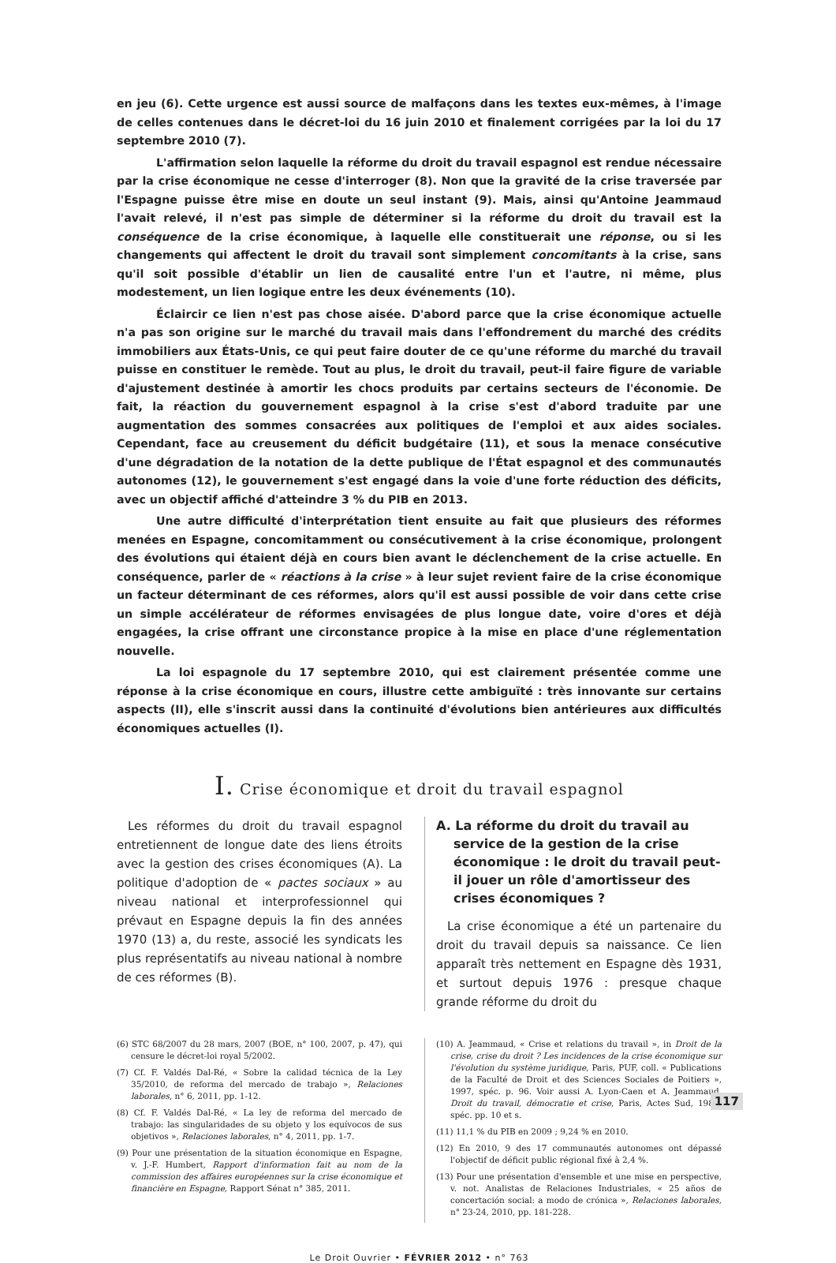en jeu (6). Cette urgence est aussi source de malfaçons dans les textes eux-mêmes, à l'image de celles contenues dans le décret-loi du 16 juin 2010 et finalement corrigées par la loi du 17 septembre 2010 (7).
L'affirmation selon laquelle la réforme du droit du travail espagnol est rendue nécessaire par la crise économique ne cesse d'interroger (8). Non que la gravité de la crise traversée par l'Espagne puisse être mise en doute un seul instant (9). Mais, ainsi qu'Antoine Jeammaud l'avait relevé, il n'est pas simple de déterminer si la réforme du droit du travail est la conséquence de la crise économique, à laquelle elle constituerait une réponse, ou si les changements qui affectent le droit du travail sont simplement concomitants à la crise, sans qu'il soit possible d'établir un lien de causalité entre l'un et l'autre, ni même, plus modestement, un lien logique entre les deux événements (10).
Éclaircir ce lien n'est pas chose aisée. D'abord parce que la crise économique actuelle n'a pas son origine sur le marché du travail mais dans l'effondrement du marché des crédits immobiliers aux États-Unis, ce qui peut faire douter de ce qu'une réforme du marché du travail puisse en constituer le remède. Tout au plus, le droit du travail, peut-il faire figure de variable d'ajustement destinée à amortir les chocs produits par certains secteurs de l'économie. De fait, la réaction du gouvernement espagnol à la crise s'est d'abord traduite par une augmentation des sommes consacrées aux politiques de l'emploi et aux aides sociales. Cependant, face au creusement du déficit budgétaire (11), et sous la menace consécutive d'une dégradation de la notation de la dette publique de l'État espagnol et des communautés autonomes (12), le gouvernement s'est engagé dans la voie d'une forte réduction des déficits, avec un objectif affiché d'atteindre 3 % du PIB en 2013.
Une autre difficulté d'interprétation tient ensuite au fait que plusieurs des réformes menées en Espagne, concomitamment ou consécutivement à la crise économique, prolongent des évolutions qui étaient déjà en cours bien avant le déclenchement de la crise actuelle. En conséquence, parler de « réactions à la crise » à leur sujet revient faire de la crise économique un facteur déterminant de ces réformes, alors qu'il est aussi possible de voir dans cette crise un simple accélérateur de réformes envisagées de plus longue date, voire d'ores et déjà engagées, la crise offrant une circonstance propice à la mise en place d'une réglementation nouvelle.
La loi espagnole du 17 septembre 2010, qui est clairement présentée comme une réponse à la crise économique en cours, illustre cette ambiguïté : très innovante sur certains aspects (II), elle s'inscrit aussi dans la continuité d'évolutions bien antérieures aux difficultés économiques actuelles (I).
I. Crise économique et droit du travail espagnol
Les réformes du droit du travail espagnol entretiennent de longue date des liens étroits avec la gestion des crises économiques (A). La politique d'adoption de « pactes sociaux » au niveau national et interprofessionnel qui prévaut en Espagne depuis la fin des années 1970 (13) a, du reste, associé les syndicats les plus représentatifs au niveau national à nombre de ces réformes (B).
A. La réforme du droit du travail au service de la gestion de la crise économique : le droit du travail peut-il jouer un rôle d'amortisseur des crises économiques ?
La crise économique a été un partenaire du droit du travail depuis sa naissance. Ce lien apparaît très nettement en Espagne dès 1931, et surtout depuis 1976 : presque chaque grande réforme du droit du
(6) STC 68/2007 du 28 mars, 2007 (BOE, n° 100, 2007, p. 47), qui censure le décret-loi royal 5/2002.
(7) Cf. F. Valdés Dal-Ré, « Sobre la calidad técnica de la Ley 35/2010, de reforma del mercado de trabajo », Relaciones laborales, n° 6, 2011, pp. 1-12.
(8) Cf. F. Valdés Dal-Ré, « La ley de reforma del mercado de trabajo: las singularidades de su objeto y los equívocos de sus objetivos », Relaciones laborales, n° 4, 2011, pp. 1-7.
(9) Pour une présentation de la situation économique en Espagne, v. J.-F. Humbert, Rapport d'information fait au nom de la commission des affaires européennes sur la crise économique et financière en Espagne, Rapport Sénat n° 385, 2011.
(10) A. Jeammaud, « Crise et relations du travail », in Droit de la crise, crise du droit ? Les incidences de la crise économique sur l'évolution du système juridique, Paris, PUF, coll. « Publications de la Faculté de Droit et des Sciences Sociales de Poitiers », 1997, spéc. p. 96. Voir aussi A. Lyon-Caen et A. Jeammaud, Droit du travail, démocratie et crise, Paris, Actes Sud, 1986, spéc. pp. 10 et s.
(11) 11,1 % du PIB en 2009 ; 9,24 % en 2010.
(12) En 2010, 9 des 17 communautés autonomes ont dépassé l'objectif de déficit public régional fixé à 2,4 %.
(13) Pour une présentation d'ensemble et une mise en perspective, v. not. Analistas de Relaciones Industriales, « 25 años de concertación social: a modo de crónica », Relaciones laborales, n° 23-24, 2010, pp. 181-228.
Le Droit Ouvrier • FÉVRIER 2012 • n° 763
117